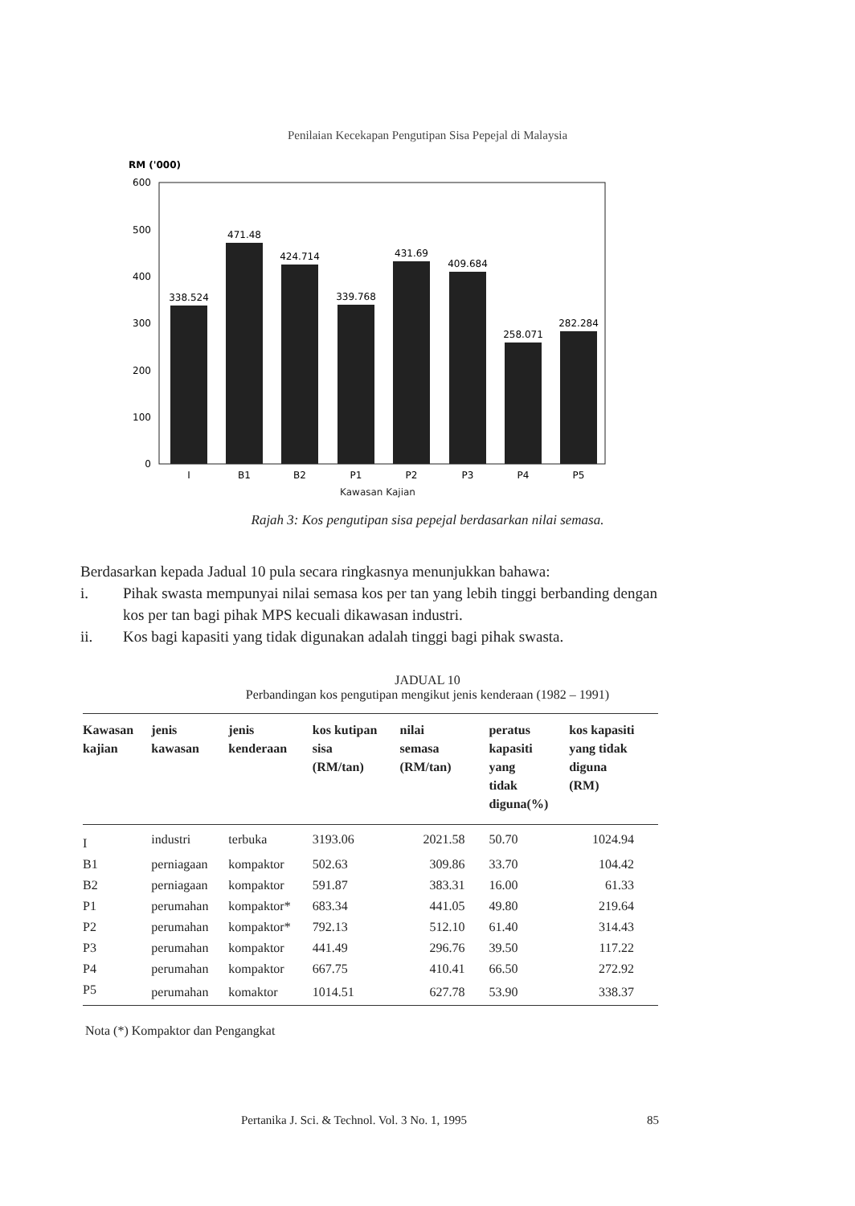Penilaian Kecekapan Pengutipan Sisa Pepejal di Malaysia
RM ('000)
600
500
400
300
200
100
0
338.524
471.48
424.714
339.768
431.69
409.684
258.071
282.284
I
B1
B2
P1
P2
P3
P4
P5
Kawasan Kajian
Rajah 3: Kos pengutipan sisa pepejal berdasarkan nilai semasa.
Berdasarkan kepada Jadual 10 pula secara ringkasnya menunjukkan bahawa:
i. Pihak swasta mempunyai nilai semasa kos per tan yang lebih tinggi berbanding dengan kos per tan bagi pihak MPS kecuali dikawasan industri.
ii. Kos bagi kapasiti yang tidak digunakan adalah tinggi bagi pihak swasta.
JADUAL 10
Perbandingan kos pengutipan mengikut jenis kenderaan (1982 – 1991)
| Kawasan kajian | jenis kawasan | jenis kenderaan | kos kutipan sisa (RM/tan) | nilai semasa (RM/tan) | peratus kapasiti yang tidak diguna(%) | kos kapasiti yang tidak diguna (RM) |
| --- | --- | --- | --- | --- | --- | --- |
| I | industri | terbuka | 3193.06 | 2021.58 | 50.70 | 1024.94 |
| B1 | perniagaan | kompaktor | 502.63 | 309.86 | 33.70 | 104.42 |
| B2 | perniagaan | kompaktor | 591.87 | 383.31 | 16.00 | 61.33 |
| P1 | perumahan | kompaktor* | 683.34 | 441.05 | 49.80 | 219.64 |
| P2 | perumahan | kompaktor* | 792.13 | 512.10 | 61.40 | 314.43 |
| P3 | perumahan | kompaktor | 441.49 | 296.76 | 39.50 | 117.22 |
| P4 | perumahan | kompaktor | 667.75 | 410.41 | 66.50 | 272.92 |
| P5 | perumahan | komaktor | 1014.51 | 627.78 | 53.90 | 338.37 |
Nota (*) Kompaktor dan Pengangkat
Pertanika J. Sci. & Technol. Vol. 3 No. 1, 1995 85